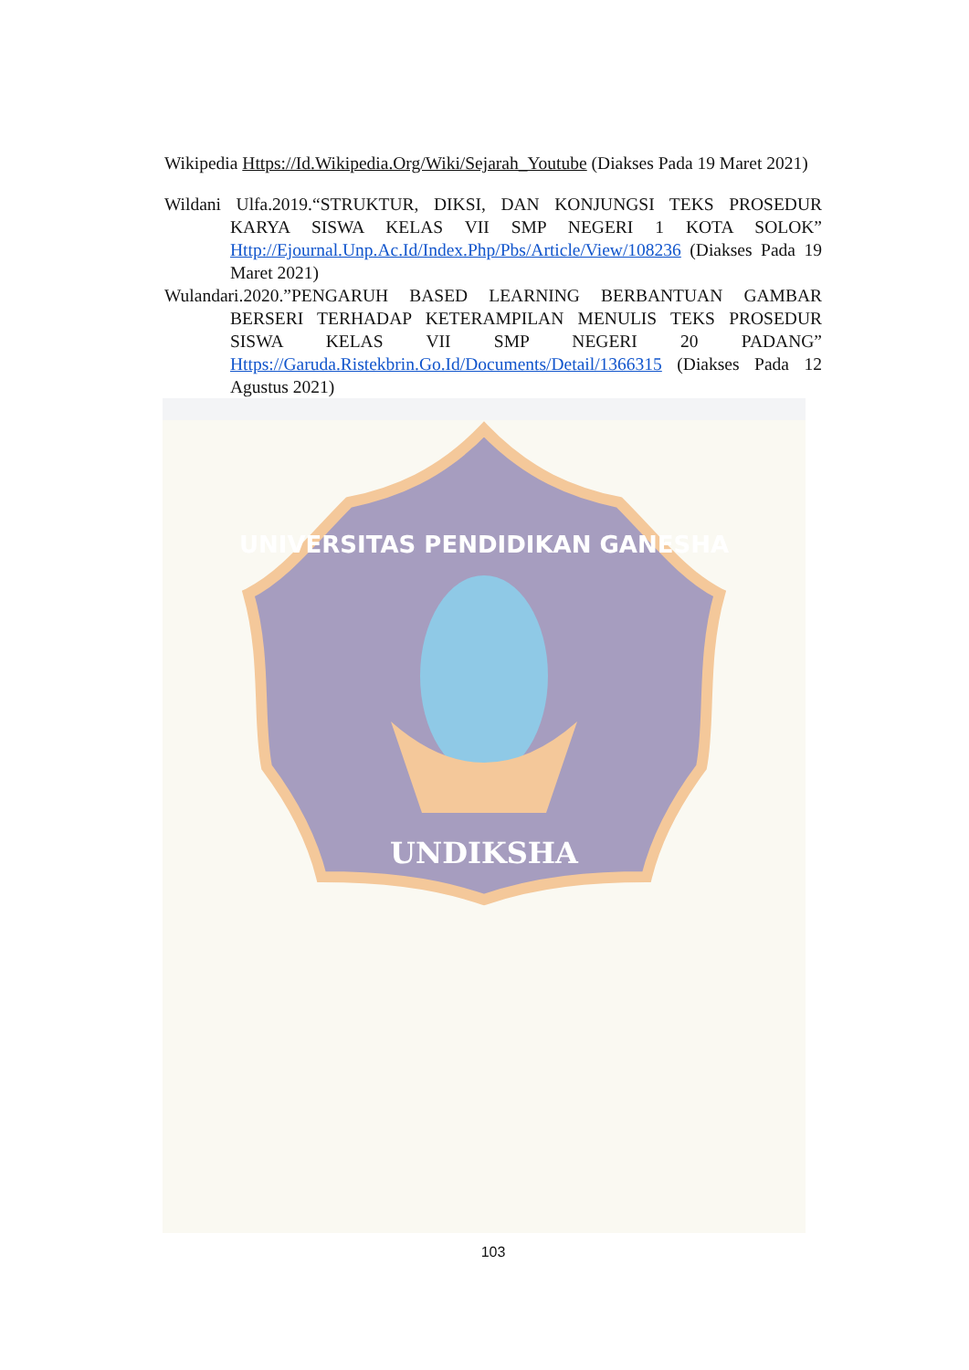Wikipedia Https://Id.Wikipedia.Org/Wiki/Sejarah_Youtube (Diakses Pada 19 Maret 2021)
Wildani Ulfa.2019.“STRUKTUR, DIKSI, DAN KONJUNGSI TEKS PROSEDUR KARYA SISWA KELAS VII SMP NEGERI 1 KOTA SOLOK” Http://Ejournal.Unp.Ac.Id/Index.Php/Pbs/Article/View/108236 (Diakses Pada 19 Maret 2021)
Wulandari.2020.”PENGARUH BASED LEARNING BERBANTUAN GAMBAR BERSERI TERHADAP KETERAMPILAN MENULIS TEKS PROSEDUR SISWA KELAS VII SMP NEGERI 20 PADANG” Https://Garuda.Ristekbrin.Go.Id/Documents/Detail/1366315 (Diakses Pada 12 Agustus 2021)
UNDIKSHA
UNIVERSITAS PENDIDIKAN GANESHA
103